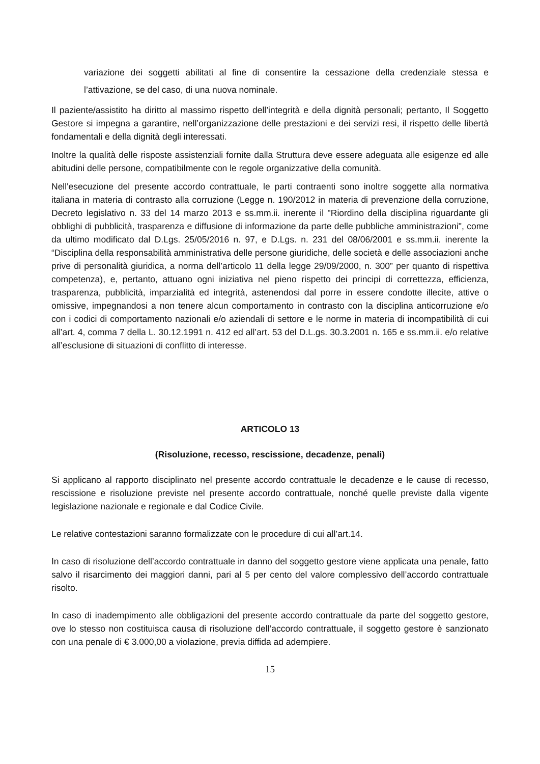variazione dei soggetti abilitati al fine di consentire la cessazione della credenziale stessa e l’attivazione, se del caso, di una nuova nominale.
Il paziente/assistito ha diritto al massimo rispetto dell’integrità e della dignità personali; pertanto, Il Soggetto Gestore si impegna a garantire, nell’organizzazione delle prestazioni e dei servizi resi, il rispetto delle libertà fondamentali e della dignità degli interessati.
Inoltre la qualità delle risposte assistenziali fornite dalla Struttura deve essere adeguata alle esigenze ed alle abitudini delle persone, compatibilmente con le regole organizzative della comunità.
Nell'esecuzione del presente accordo contrattuale, le parti contraenti sono inoltre soggette alla normativa italiana in materia di contrasto alla corruzione (Legge n. 190/2012 in materia di prevenzione della corruzione, Decreto legislativo n. 33 del 14 marzo 2013 e ss.mm.ii. inerente il "Riordino della disciplina riguardante gli obblighi di pubblicità, trasparenza e diffusione di informazione da parte delle pubbliche amministrazioni", come da ultimo modificato dal D.Lgs. 25/05/2016 n. 97, e D.Lgs. n. 231 del 08/06/2001 e ss.mm.ii. inerente la “Disciplina della responsabilità amministrativa delle persone giuridiche, delle società e delle associazioni anche prive di personalità giuridica, a norma dell’articolo 11 della legge 29/09/2000, n. 300” per quanto di rispettiva competenza), e, pertanto, attuano ogni iniziativa nel pieno rispetto dei principi di correttezza, efficienza, trasparenza, pubblicità, imparzialità ed integrità, astenendosi dal porre in essere condotte illecite, attive o omissive, impegnandosi a non tenere alcun comportamento in contrasto con la disciplina anticorruzione e/o con i codici di comportamento nazionali e/o aziendali di settore e le norme in materia di incompatibilità di cui all’art. 4, comma 7 della L. 30.12.1991 n. 412 ed all’art. 53 del D.L.gs. 30.3.2001 n. 165 e ss.mm.ii. e/o relative all’esclusione di situazioni di conflitto di interesse.
ARTICOLO 13
(Risoluzione, recesso, rescissione, decadenze, penali)
Si applicano al rapporto disciplinato nel presente accordo contrattuale le decadenze e le cause di recesso, rescissione e risoluzione previste nel presente accordo contrattuale, nonché quelle previste dalla vigente legislazione nazionale e regionale e dal Codice Civile.
Le relative contestazioni saranno formalizzate con le procedure di cui all’art.14.
In caso di risoluzione dell’accordo contrattuale in danno del soggetto gestore viene applicata una penale, fatto salvo il risarcimento dei maggiori danni, pari al 5 per cento del valore complessivo dell’accordo contrattuale risolto.
In caso di inadempimento alle obbligazioni del presente accordo contrattuale da parte del soggetto gestore, ove lo stesso non costituisca causa di risoluzione dell’accordo contrattuale, il soggetto gestore è sanzionato con una penale di € 3.000,00 a violazione, previa diffida ad adempiere.
15